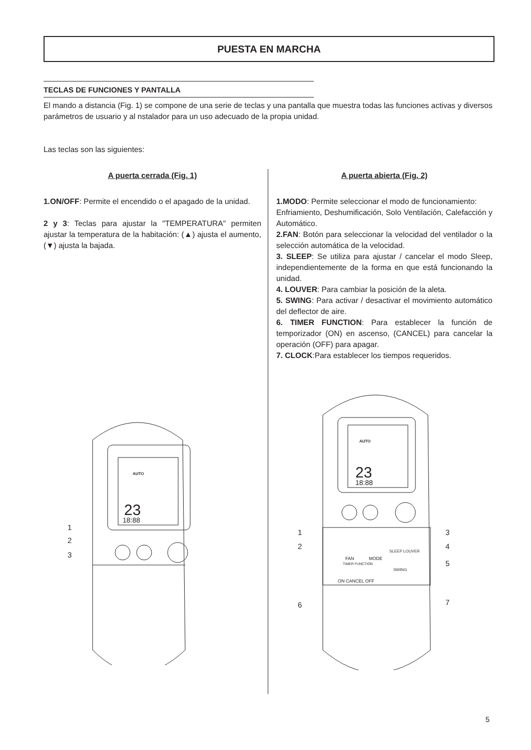PUESTA EN MARCHA
TECLAS DE FUNCIONES Y PANTALLA
El mando a distancia (Fig. 1) se compone de una serie de teclas y una pantalla que muestra todas las funciones activas y diversos parámetros de usuario y al nstalador para un uso adecuado de la propia unidad.
Las teclas son las siguientes:
A puerta cerrada (Fig. 1)
1.ON/OFF: Permite el encendido o el apagado de la unidad.
2 y 3: Teclas para ajustar la "TEMPERATURA" permiten ajustar la temperatura de la habitación: (▲) ajusta el aumento, (▼) ajusta la bajada.
A puerta abierta (Fig. 2)
1.MODO: Permite seleccionar el modo de funcionamiento:
Enfriamiento, Deshumificación, Solo Ventilación, Calefacción y Automático.
2.FAN: Botón para seleccionar la velocidad del ventilador o la selección automática de la velocidad.
3. SLEEP: Se utiliza para ajustar / cancelar el modo Sleep, independientemente de la forma en que está funcionando la unidad.
4. LOUVER: Para cambiar la posición de la aleta.
5. SWING: Para activar / desactivar el movimiento automático del deflector de aire.
6. TIMER FUNCTION: Para establecer la función de temporizador (ON) en ascenso, (CANCEL) para cancelar la operación (OFF) para apagar.
7. CLOCK:Para establecer los tiempos requeridos.
23
18:88
AUTO
1
2
3
23
18:88
AUTO
FAN
MODE
SLEEP LOUVER
SWING
TIMER FUNCTION
ON CANCEL OFF
1
2
6
3
4
5
7
5